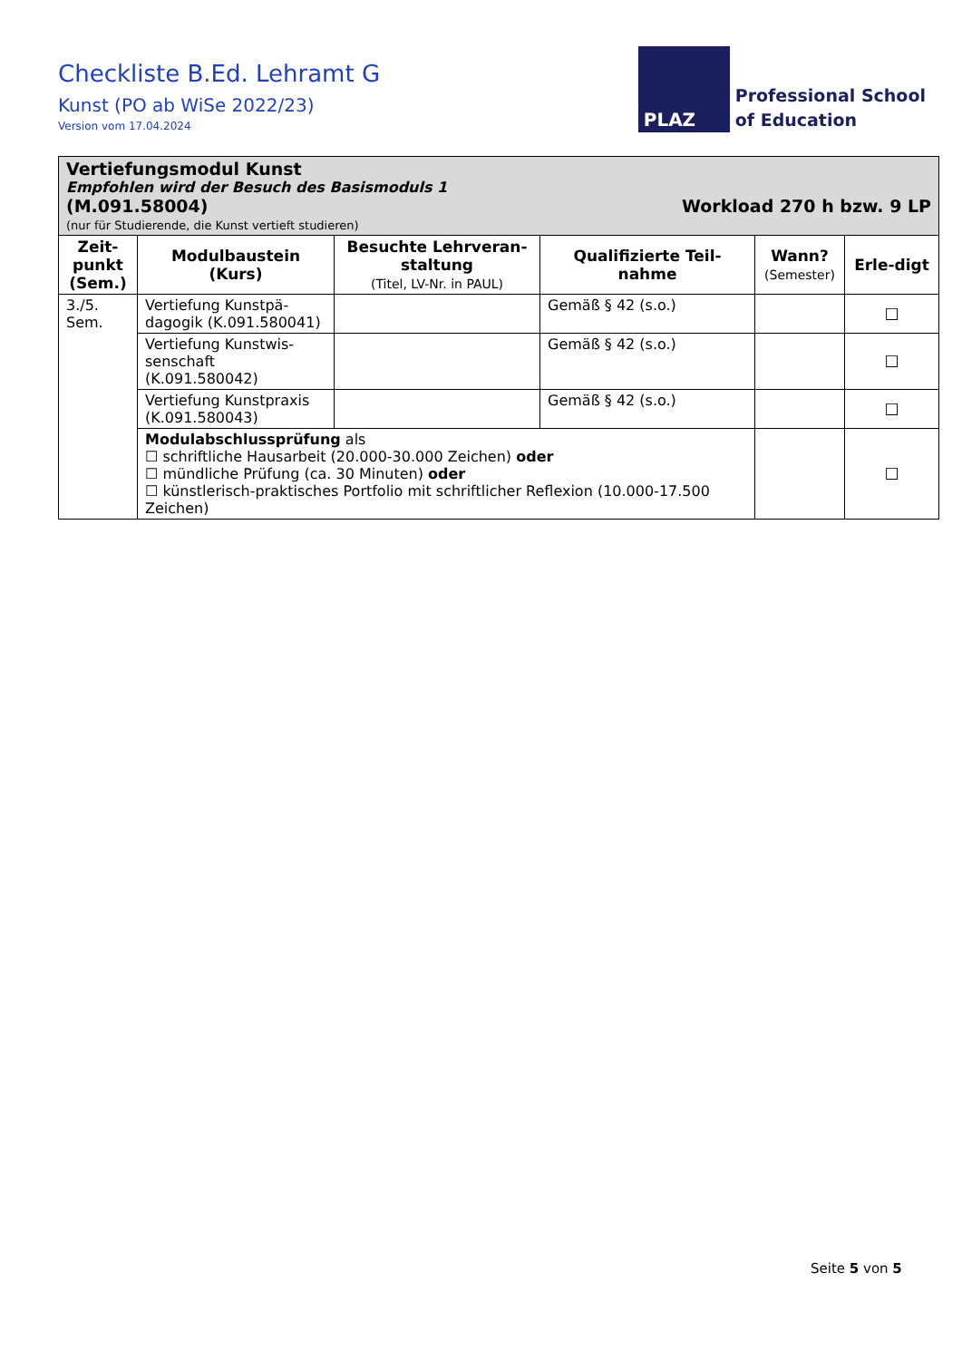Checkliste B.Ed. Lehramt G
Kunst (PO ab WiSe 2022/23)
Version vom 17.04.2024
PLAZ
Professional School
of Education
| Vertiefungsmodul Kunst Empfohlen wird der Besuch des Basismoduls 1 (M.091.58004) Workload 270 h bzw. 9 LP (nur für Studierende, die Kunst vertieft studieren) | | | | | |
| Zeit-punkt (Sem.) | Modulbaustein (Kurs) | Besuchte Lehrveran-staltung (Titel, LV-Nr. in PAUL) | Qualifizierte Teil-nahme | Wann? (Semester) | Erle-digt |
| 3./5. Sem. | Vertiefung Kunstpä-dagogik (K.091.580041) | | Gemäß § 42 (s.o.) | | ☐ |
| | Vertiefung Kunstwis-senschaft (K.091.580042) | | Gemäß § 42 (s.o.) | | ☐ |
| | Vertiefung Kunstpraxis (K.091.580043) | | Gemäß § 42 (s.o.) | | ☐ |
| | Modulabschlussprüfung als ☐ schriftliche Hausarbeit (20.000-30.000 Zeichen) oder ☐ mündliche Prüfung (ca. 30 Minuten) oder ☐ künstlerisch-praktisches Portfolio mit schriftlicher Reflexion (10.000-17.500 Zeichen) | | | | ☐ |
Seite 5 von 5